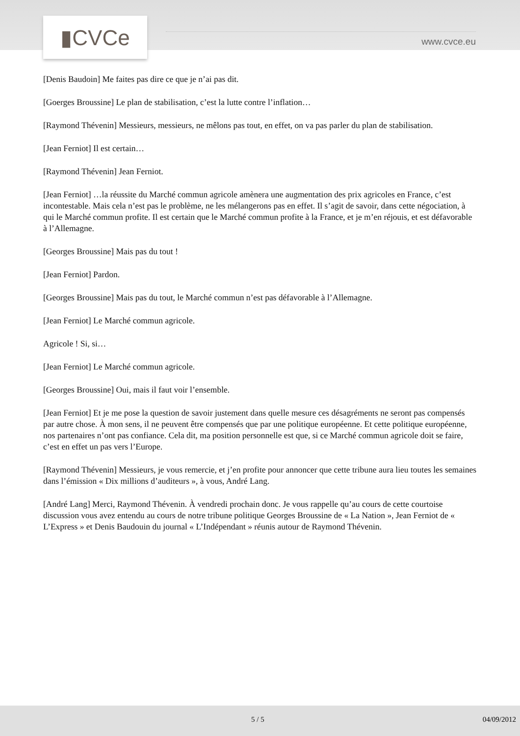▮CVCe
www.cvce.eu
[Denis Baudoin] Me faites pas dire ce que je n’ai pas dit.
[Goerges Broussine] Le plan de stabilisation, c’est la lutte contre l’inflation…
[Raymond Thévenin] Messieurs, messieurs, ne mêlons pas tout, en effet, on va pas parler du plan de stabilisation.
[Jean Ferniot] Il est certain…
[Raymond Thévenin] Jean Ferniot.
[Jean Ferniot] …la réussite du Marché commun agricole amènera une augmentation des prix agricoles en France, c’est incontestable. Mais cela n’est pas le problème, ne les mélangerons pas en effet. Il s’agit de savoir, dans cette négociation, à qui le Marché commun profite. Il est certain que le Marché commun profite à la France, et je m’en réjouis, et est défavorable à l’Allemagne.
[Georges Broussine] Mais pas du tout !
[Jean Ferniot] Pardon.
[Georges Broussine] Mais pas du tout, le Marché commun n’est pas défavorable à l’Allemagne.
[Jean Ferniot] Le Marché commun agricole.
Agricole ! Si, si…
[Jean Ferniot] Le Marché commun agricole.
[Georges Broussine] Oui, mais il faut voir l’ensemble.
[Jean Ferniot] Et je me pose la question de savoir justement dans quelle mesure ces désagréments ne seront pas compensés par autre chose. À mon sens, il ne peuvent être compensés que par une politique européenne. Et cette politique européenne, nos partenaires n’ont pas confiance. Cela dit, ma position personnelle est que, si ce Marché commun agricole doit se faire, c’est en effet un pas vers l’Europe.
[Raymond Thévenin] Messieurs, je vous remercie, et j’en profite pour annoncer que cette tribune aura lieu toutes les semaines dans l’émission « Dix millions d’auditeurs », à vous, André Lang.
[André Lang] Merci, Raymond Thévenin. À vendredi prochain donc. Je vous rappelle qu’au cours de cette courtoise discussion vous avez entendu au cours de notre tribune politique Georges Broussine de « La Nation », Jean Ferniot de « L’Express » et Denis Baudouin du journal « L’Indépendant » réunis autour de Raymond Thévenin.
5 / 5 04/09/2012